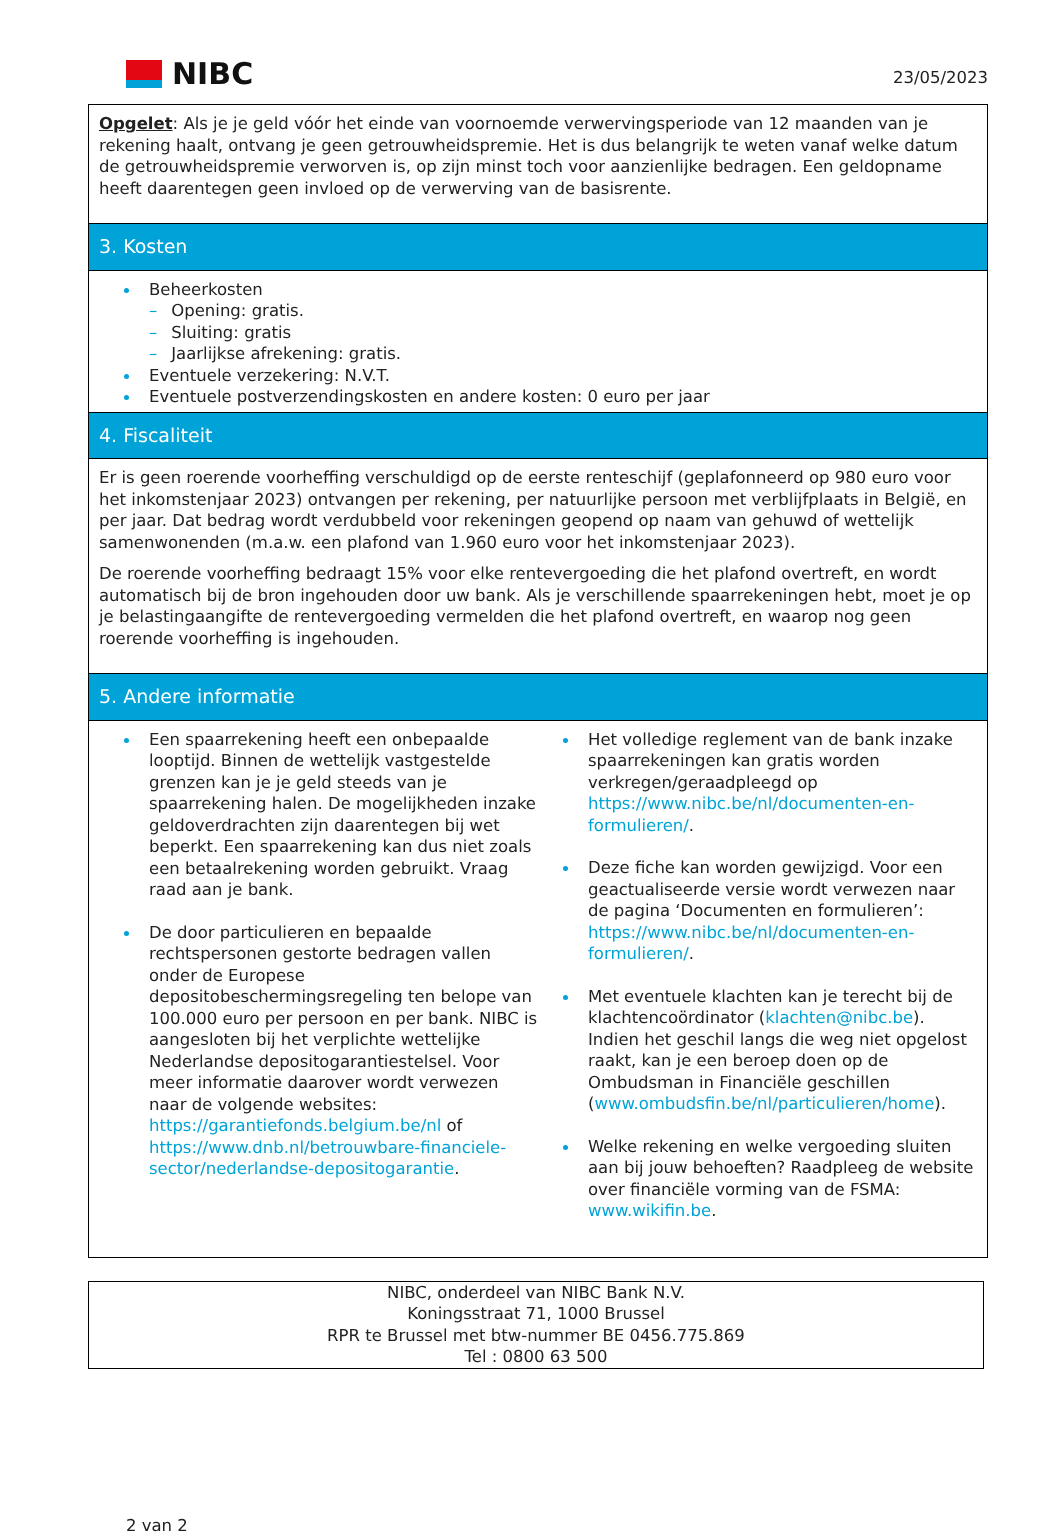NIBC
23/05/2023
Opgelet: Als je je geld vóór het einde van voornoemde verwervingsperiode van 12 maanden van je rekening haalt, ontvang je geen getrouwheidspremie. Het is dus belangrijk te weten vanaf welke datum de getrouwheidspremie verworven is, op zijn minst toch voor aanzienlijke bedragen. Een geldopname heeft daarentegen geen invloed op de verwerving van de basisrente.
3. Kosten
Beheerkosten
– Opening: gratis.
– Sluiting: gratis
– Jaarlijkse afrekening: gratis.
Eventuele verzekering: N.V.T.
Eventuele postverzendingskosten en andere kosten: 0 euro per jaar
4. Fiscaliteit
Er is geen roerende voorheffing verschuldigd op de eerste renteschijf (geplafonneerd op 980 euro voor het inkomstenjaar 2023) ontvangen per rekening, per natuurlijke persoon met verblijfplaats in België, en per jaar. Dat bedrag wordt verdubbeld voor rekeningen geopend op naam van gehuwd of wettelijk samenwonenden (m.a.w. een plafond van 1.960 euro voor het inkomstenjaar 2023).
De roerende voorheffing bedraagt 15% voor elke rentevergoeding die het plafond overtreft, en wordt automatisch bij de bron ingehouden door uw bank. Als je verschillende spaarrekeningen hebt, moet je op je belastingaangifte de rentevergoeding vermelden die het plafond overtreft, en waarop nog geen roerende voorheffing is ingehouden.
5. Andere informatie
Een spaarrekening heeft een onbepaalde looptijd. Binnen de wettelijk vastgestelde grenzen kan je je geld steeds van je spaarrekening halen. De mogelijkheden inzake geldoverdrachten zijn daarentegen bij wet beperkt. Een spaarrekening kan dus niet zoals een betaalrekening worden gebruikt. Vraag raad aan je bank.
De door particulieren en bepaalde rechtspersonen gestorte bedragen vallen onder de Europese depositobeschermingsregeling ten belope van 100.000 euro per persoon en per bank. NIBC is aangesloten bij het verplichte wettelijke Nederlandse depositogarantiestelsel. Voor meer informatie daarover wordt verwezen naar de volgende websites: https://garantiefonds.belgium.be/nl of https://www.dnb.nl/betrouwbare-financiele-sector/nederlandse-depositogarantie.
Het volledige reglement van de bank inzake spaarrekeningen kan gratis worden verkregen/geraadpleegd op https://www.nibc.be/nl/documenten-en-formulieren/.
Deze fiche kan worden gewijzigd. Voor een geactualiseerde versie wordt verwezen naar de pagina ‘Documenten en formulieren’: https://www.nibc.be/nl/documenten-en-formulieren/.
Met eventuele klachten kan je terecht bij de klachtencoördinator (klachten@nibc.be). Indien het geschil langs die weg niet opgelost raakt, kan je een beroep doen op de Ombudsman in Financiële geschillen (www.ombudsfin.be/nl/particulieren/home).
Welke rekening en welke vergoeding sluiten aan bij jouw behoeften? Raadpleeg de website over financiële vorming van de FSMA: www.wikifin.be.
NIBC, onderdeel van NIBC Bank N.V.
Koningsstraat 71, 1000 Brussel
RPR te Brussel met btw-nummer BE 0456.775.869
Tel : 0800 63 500
2 van 2